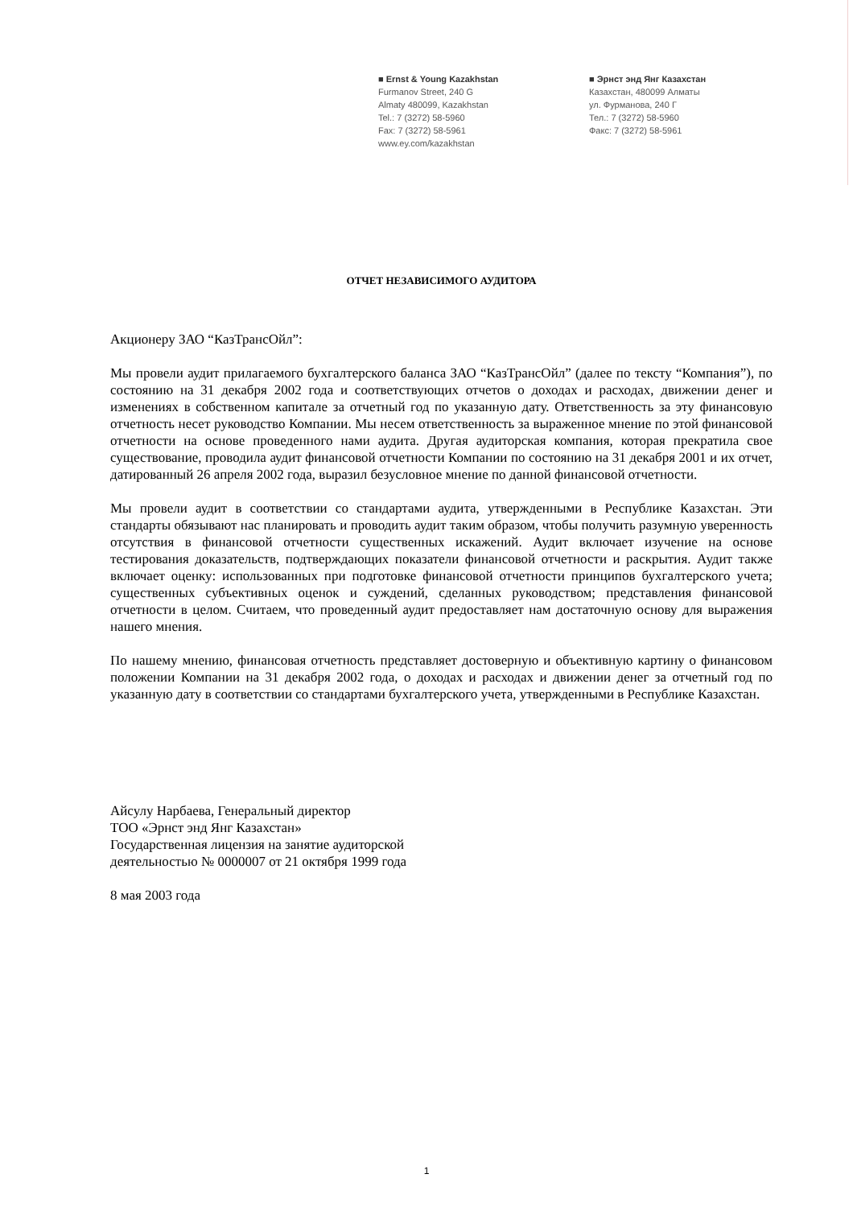■ Ernst & Young Kazakhstan
Furmanov Street, 240 G
Almaty 480099, Kazakhstan
Tel.: 7 (3272) 58-5960
Fax: 7 (3272) 58-5961
www.ey.com/kazakhstan
■ Эрнст энд Янг Казахстан
Казахстан, 480099 Алматы
ул. Фурманова, 240 Г
Тел.: 7 (3272) 58-5960
Факс: 7 (3272) 58-5961
ОТЧЕТ НЕЗАВИСИМОГО АУДИТОРА
Акционеру ЗАО “КазТрансОйл”:
Мы провели аудит прилагаемого бухгалтерского баланса ЗАО “КазТрансОйл” (далее по тексту “Компания”), по состоянию на 31 декабря 2002 года и соответствующих отчетов о доходах и расходах, движении денег и изменениях в собственном капитале за отчетный год по указанную дату. Ответственность за эту финансовую отчетность несет руководство Компании. Мы несем ответственность за выраженное мнение по этой финансовой отчетности на основе проведенного нами аудита. Другая аудиторская компания, которая прекратила свое существование, проводила аудит финансовой отчетности Компании по состоянию на 31 декабря 2001 и их отчет, датированный 26 апреля 2002 года, выразил безусловное мнение по данной финансовой отчетности.
Мы провели аудит в соответствии со стандартами аудита, утвержденными в Республике Казахстан. Эти стандарты обязывают нас планировать и проводить аудит таким образом, чтобы получить разумную уверенность отсутствия в финансовой отчетности существенных искажений. Аудит включает изучение на основе тестирования доказательств, подтверждающих показатели финансовой отчетности и раскрытия. Аудит также включает оценку: использованных при подготовке финансовой отчетности принципов бухгалтерского учета; существенных субъективных оценок и суждений, сделанных руководством; представления финансовой отчетности в целом. Считаем, что проведенный аудит предоставляет нам достаточную основу для выражения нашего мнения.
По нашему мнению, финансовая отчетность представляет достоверную и объективную картину о финансовом положении Компании на 31 декабря 2002 года, о доходах и расходах и движении денег за отчетный год по указанную дату в соответствии со стандартами бухгалтерского учета, утвержденными в Республике Казахстан.
Айсулу Нарбаева, Генеральный директор
ТОО «Эрнст энд Янг Казахстан»
Государственная лицензия на занятие аудиторской
деятельностью № 0000007 от 21 октября 1999 года
8 мая 2003 года
1